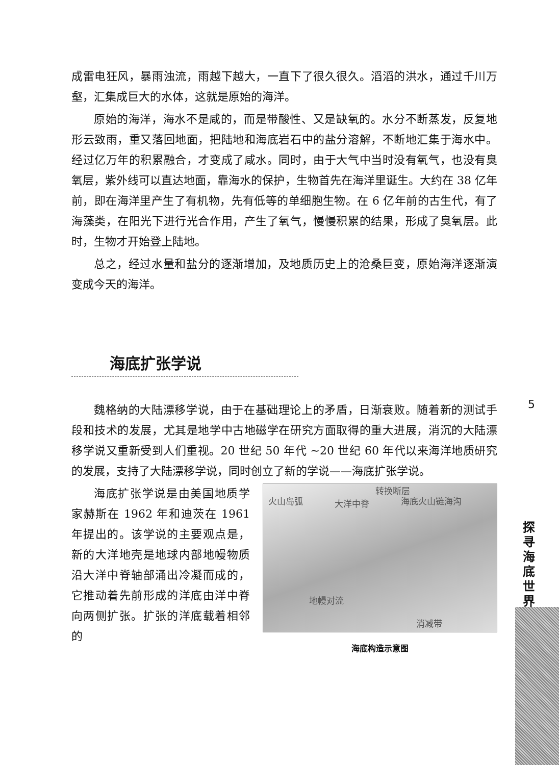成雷电狂风，暴雨浊流，雨越下越大，一直下了很久很久。滔滔的洪水，通过千川万壑，汇集成巨大的水体，这就是原始的海洋。
原始的海洋，海水不是咸的，而是带酸性、又是缺氧的。水分不断蒸发，反复地形云致雨，重又落回地面，把陆地和海底岩石中的盐分溶解，不断地汇集于海水中。经过亿万年的积累融合，才变成了咸水。同时，由于大气中当时没有氧气，也没有臭氧层，紫外线可以直达地面，靠海水的保护，生物首先在海洋里诞生。大约在 38 亿年前，即在海洋里产生了有机物，先有低等的单细胞生物。在 6 亿年前的古生代，有了海藻类，在阳光下进行光合作用，产生了氧气，慢慢积累的结果，形成了臭氧层。此时，生物才开始登上陆地。
总之，经过水量和盐分的逐渐增加，及地质历史上的沧桑巨变，原始海洋逐渐演变成今天的海洋。
海底扩张学说
魏格纳的大陆漂移学说，由于在基础理论上的矛盾，日渐衰败。随着新的测试手段和技术的发展，尤其是地学中古地磁学在研究方面取得的重大进展，消沉的大陆漂移学说又重新受到人们重视。20 世纪 50 年代 ~20 世纪 60 年代以来海洋地质研究的发展，支持了大陆漂移学说，同时创立了新的学说——海底扩张学说。
海底扩张学说是由美国地质学家赫斯在 1962 年和迪茨在 1961 年提出的。该学说的主要观点是，新的大洋地壳是地球内部地幔物质沿大洋中脊轴部涌出冷凝而成的，它推动着先前形成的洋底由洋中脊向两侧扩张。扩张的洋底载着相邻的
转换断层
火山岛弧 大洋中脊 海底火山链海沟
地幔对流
消减带
海底构造示意图
5
探寻海底世界